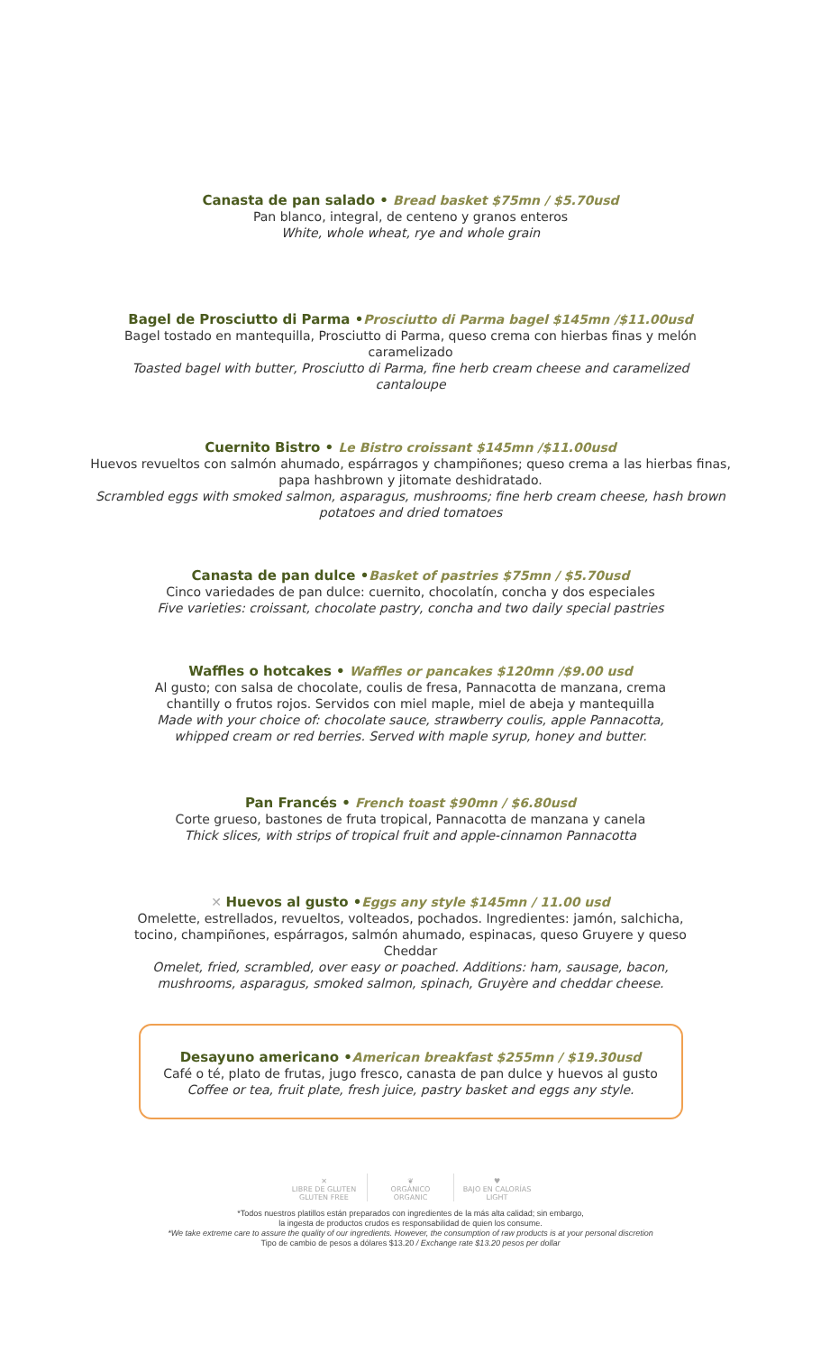Canasta de pan salado • Bread basket $75mn / $5.70usd
Pan blanco, integral, de centeno y granos enteros
White, whole wheat, rye and whole grain
Bagel de Prosciutto di Parma •Prosciutto di Parma bagel $145mn /$11.00usd
Bagel tostado en mantequilla, Prosciutto di Parma, queso crema con hierbas finas y melón caramelizado
Toasted bagel with butter, Prosciutto di Parma, fine herb cream cheese and caramelized cantaloupe
Cuernito Bistro • Le Bistro croissant $145mn /$11.00usd
Huevos revueltos con salmón ahumado, espárragos y champiñones; queso crema a las hierbas finas, papa hashbrown y jitomate deshidratado.
Scrambled eggs with smoked salmon, asparagus, mushrooms; fine herb cream cheese, hash brown potatoes and dried tomatoes
Canasta de pan dulce •Basket of pastries $75mn / $5.70usd
Cinco variedades de pan dulce: cuernito, chocolatín, concha y dos especiales
Five varieties: croissant, chocolate pastry, concha and two daily special pastries
Waffles o hotcakes • Waffles or pancakes $120mn /$9.00 usd
Al gusto; con salsa de chocolate, coulis de fresa, Pannacotta de manzana, crema chantilly o frutos rojos. Servidos con miel maple, miel de abeja y mantequilla
Made with your choice of: chocolate sauce, strawberry coulis, apple Pannacotta, whipped cream or red berries. Served with maple syrup, honey and butter.
Pan Francés • French toast $90mn / $6.80usd
Corte grueso, bastones de fruta tropical, Pannacotta de manzana y canela
Thick slices, with strips of tropical fruit and apple-cinnamon Pannacotta
✕ Huevos al gusto •Eggs any style $145mn / 11.00 usd
Omelette, estrellados, revueltos, volteados, pochados. Ingredientes: jamón, salchicha, tocino, champiñones, espárragos, salmón ahumado, espinacas, queso Gruyere y queso Cheddar
Omelet, fried, scrambled, over easy or poached. Additions: ham, sausage, bacon, mushrooms, asparagus, smoked salmon, spinach, Gruyère and cheddar cheese.
Desayuno americano •American breakfast $255mn / $19.30usd
Café o té, plato de frutas, jugo fresco, canasta de pan dulce y huevos al gusto
Coffee or tea, fruit plate, fresh juice, pastry basket and eggs any style.
✕
LIBRE DE GLUTEN
GLUTEN FREE
❦
ORGÁNICO
ORGANIC
♥
BAJO EN CALORÍAS
LIGHT
*Todos nuestros platillos están preparados con ingredientes de la más alta calidad; sin embargo,
la ingesta de productos crudos es responsabilidad de quien los consume.
*We take extreme care to assure the quality of our ingredients. However, the consumption of raw products is at your personal discretion
Tipo de cambio de pesos a dólares $13.20 / Exchange rate $13.20 pesos per dollar